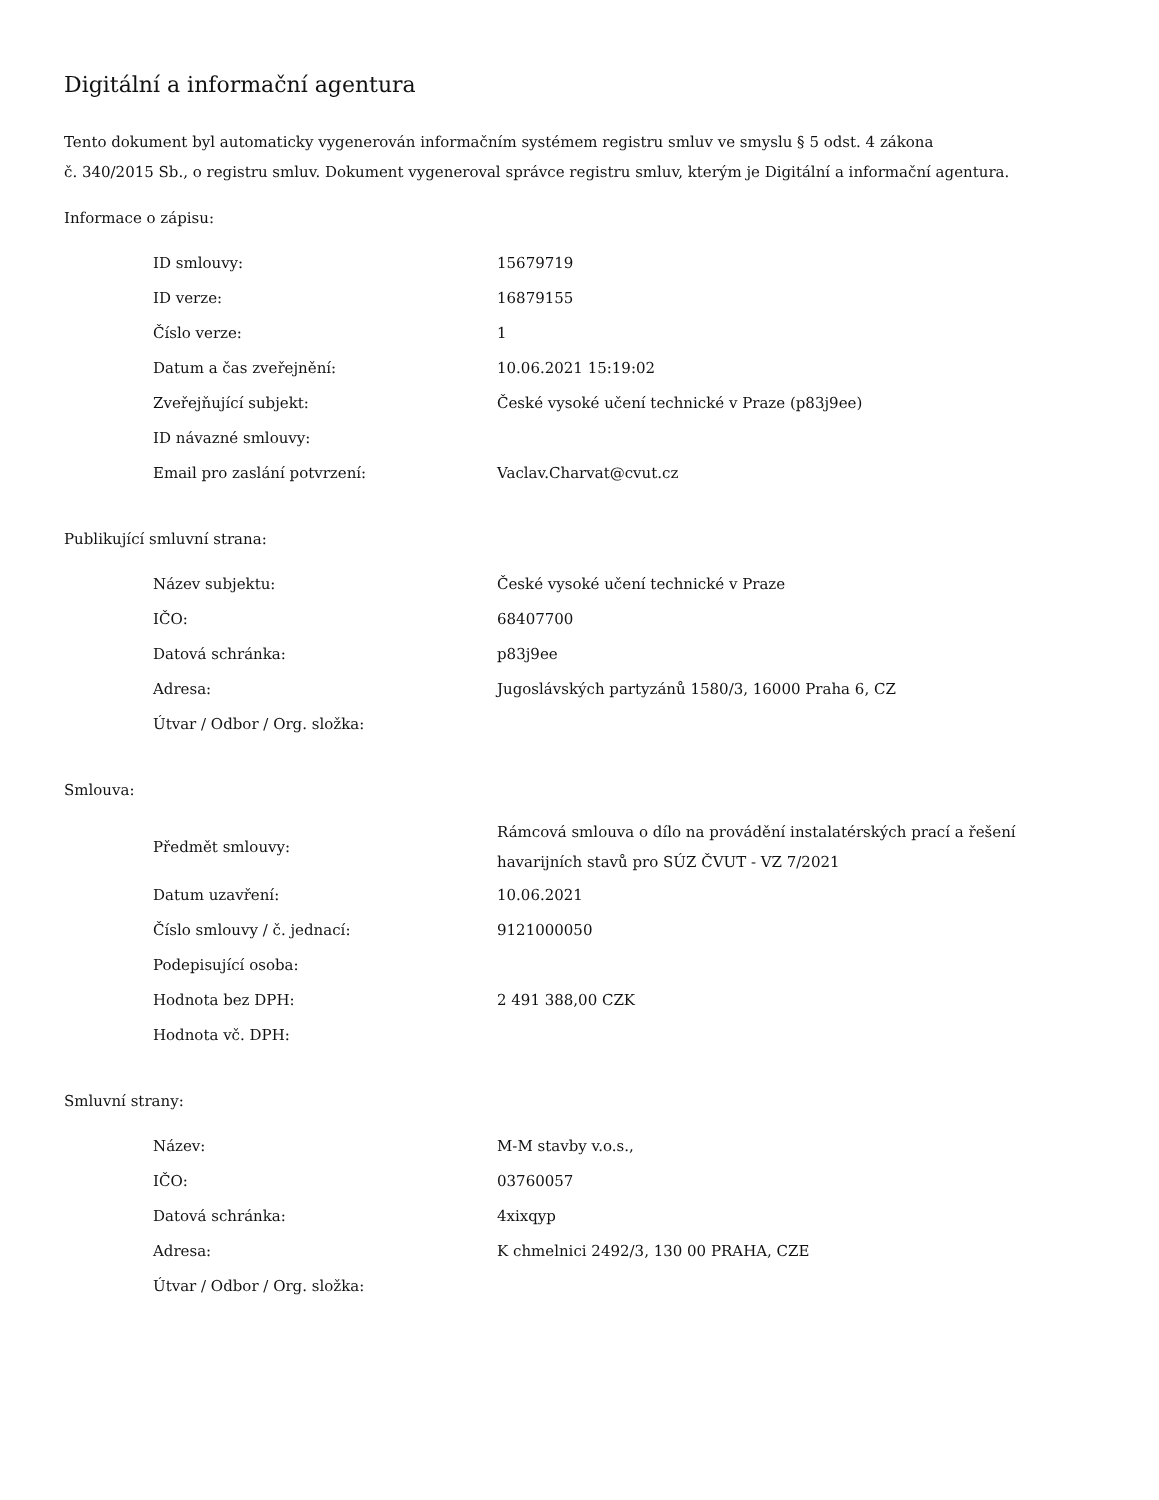Digitální a informační agentura
Tento dokument byl automaticky vygenerován informačním systémem registru smluv ve smyslu § 5 odst. 4 zákona
č. 340/2015 Sb., o registru smluv. Dokument vygeneroval správce registru smluv, kterým je Digitální a informační agentura.
Informace o zápisu:
| ID smlouvy: | 15679719 |
| ID verze: | 16879155 |
| Číslo verze: | 1 |
| Datum a čas zveřejnění: | 10.06.2021 15:19:02 |
| Zveřejňující subjekt: | České vysoké učení technické v Praze (p83j9ee) |
| ID návazné smlouvy: | |
| Email pro zaslání potvrzení: | Vaclav.Charvat@cvut.cz |
Publikující smluvní strana:
| Název subjektu: | České vysoké učení technické v Praze |
| IČO: | 68407700 |
| Datová schránka: | p83j9ee |
| Adresa: | Jugoslávských partyzánů 1580/3, 16000 Praha 6, CZ |
| Útvar / Odbor / Org. složka: | |
Smlouva:
| Předmět smlouvy: | Rámcová smlouva o dílo na provádění instalatérských prací a řešení havarijních stavů pro SÚZ ČVUT - VZ 7/2021 |
| Datum uzavření: | 10.06.2021 |
| Číslo smlouvy / č. jednací: | 9121000050 |
| Podepisující osoba: | |
| Hodnota bez DPH: | 2 491 388,00 CZK |
| Hodnota vč. DPH: | |
Smluvní strany:
| Název: | M-M stavby v.o.s., |
| IČO: | 03760057 |
| Datová schránka: | 4xixqyp |
| Adresa: | K chmelnici 2492/3, 130 00 PRAHA, CZE |
| Útvar / Odbor / Org. složka: | |